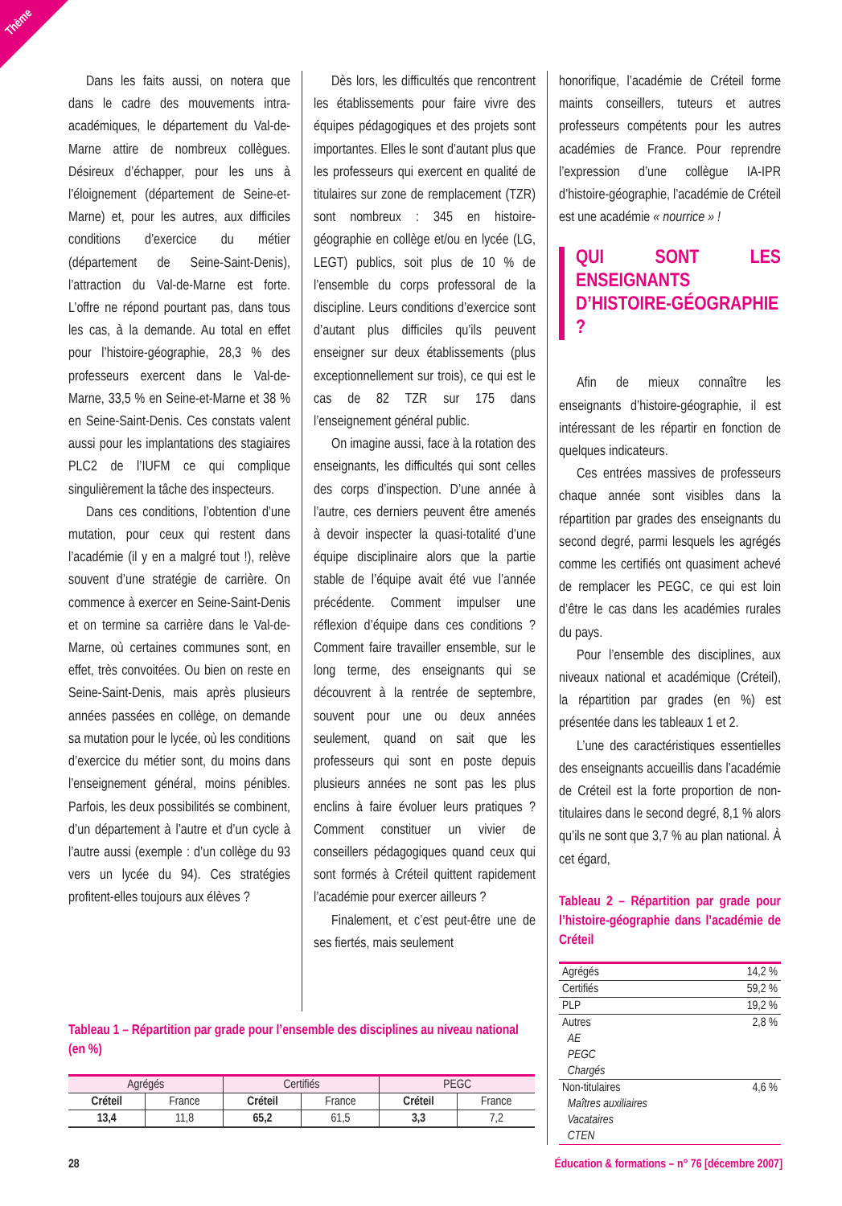Thème
Dans les faits aussi, on notera que dans le cadre des mouvements intra-académiques, le département du Val-de-Marne attire de nombreux collègues. Désireux d’échapper, pour les uns à l’éloignement (département de Seine-et-Marne) et, pour les autres, aux difficiles conditions d’exercice du métier (département de Seine-Saint-Denis), l’attraction du Val-de-Marne est forte. L’offre ne répond pourtant pas, dans tous les cas, à la demande. Au total en effet pour l’histoire-géographie, 28,3 % des professeurs exercent dans le Val-de-Marne, 33,5 % en Seine-et-Marne et 38 % en Seine-Saint-Denis. Ces constats valent aussi pour les implantations des stagiaires PLC2 de l’IUFM ce qui complique singulièrement la tâche des inspecteurs.
Dans ces conditions, l’obtention d’une mutation, pour ceux qui restent dans l’académie (il y en a malgré tout !), relève souvent d’une stratégie de carrière. On commence à exercer en Seine-Saint-Denis et on termine sa carrière dans le Val-de-Marne, où certaines communes sont, en effet, très convoitées. Ou bien on reste en Seine-Saint-Denis, mais après plusieurs années passées en collège, on demande sa mutation pour le lycée, où les conditions d’exercice du métier sont, du moins dans l’enseignement général, moins pénibles. Parfois, les deux possibilités se combinent, d’un département à l’autre et d’un cycle à l’autre aussi (exemple : d’un collège du 93 vers un lycée du 94). Ces stratégies profitent-elles toujours aux élèves ?
Dès lors, les difficultés que rencontrent les établissements pour faire vivre des équipes pédagogiques et des projets sont importantes. Elles le sont d’autant plus que les professeurs qui exercent en qualité de titulaires sur zone de remplacement (TZR) sont nombreux : 345 en histoire-géographie en collège et/ou en lycée (LG, LEGT) publics, soit plus de 10 % de l’ensemble du corps professoral de la discipline. Leurs conditions d’exercice sont d’autant plus difficiles qu’ils peuvent enseigner sur deux établissements (plus exceptionnellement sur trois), ce qui est le cas de 82 TZR sur 175 dans l’enseignement général public.
On imagine aussi, face à la rotation des enseignants, les difficultés qui sont celles des corps d’inspection. D’une année à l’autre, ces derniers peuvent être amenés à devoir inspecter la quasi-totalité d’une équipe disciplinaire alors que la partie stable de l’équipe avait été vue l’année précédente. Comment impulser une réflexion d’équipe dans ces conditions ? Comment faire travailler ensemble, sur le long terme, des enseignants qui se découvrent à la rentrée de septembre, souvent pour une ou deux années seulement, quand on sait que les professeurs qui sont en poste depuis plusieurs années ne sont pas les plus enclins à faire évoluer leurs pratiques ? Comment constituer un vivier de conseillers pédagogiques quand ceux qui sont formés à Créteil quittent rapidement l’académie pour exercer ailleurs ?
Finalement, et c’est peut-être une de ses fiertés, mais seulement
honorifique, l’académie de Créteil forme maints conseillers, tuteurs et autres professeurs compétents pour les autres académies de France. Pour reprendre l’expression d’une collègue IA-IPR d’histoire-géographie, l’académie de Créteil est une académie « nourrice » !
QUI SONT LES ENSEIGNANTS D’HISTOIRE-GÉOGRAPHIE ?
Afin de mieux connaître les enseignants d’histoire-géographie, il est intéressant de les répartir en fonction de quelques indicateurs.
Ces entrées massives de professeurs chaque année sont visibles dans la répartition par grades des enseignants du second degré, parmi lesquels les agrégés comme les certifiés ont quasiment achevé de remplacer les PEGC, ce qui est loin d’être le cas dans les académies rurales du pays.
Pour l’ensemble des disciplines, aux niveaux national et académique (Créteil), la répartition par grades (en %) est présentée dans les tableaux 1 et 2.
L’une des caractéristiques essentielles des enseignants accueillis dans l’académie de Créteil est la forte proportion de non-titulaires dans le second degré, 8,1 % alors qu’ils ne sont que 3,7 % au plan national. À cet égard,
Tableau 2 – Répartition par grade pour l’histoire-géographie dans l’académie de Créteil
| Agrégés | 14,2 % |
| Certifiés | 59,2 % |
| PLP | 19,2 % |
| Autres AE PEGC Chargés | 2,8 % |
| Non-titulaires Maîtres auxiliaires Vacataires CTEN | 4,6 % |
Tableau 1 – Répartition par grade pour l’ensemble des disciplines au niveau national (en %)
| Agrégés | | Certifiés | | PEGC | |
| Créteil | France | Créteil | France | Créteil | France |
| 13,4 | 11,8 | 65,2 | 61,5 | 3,3 | 7,2 |
28 Éducation & formations – n° 76 [décembre 2007]